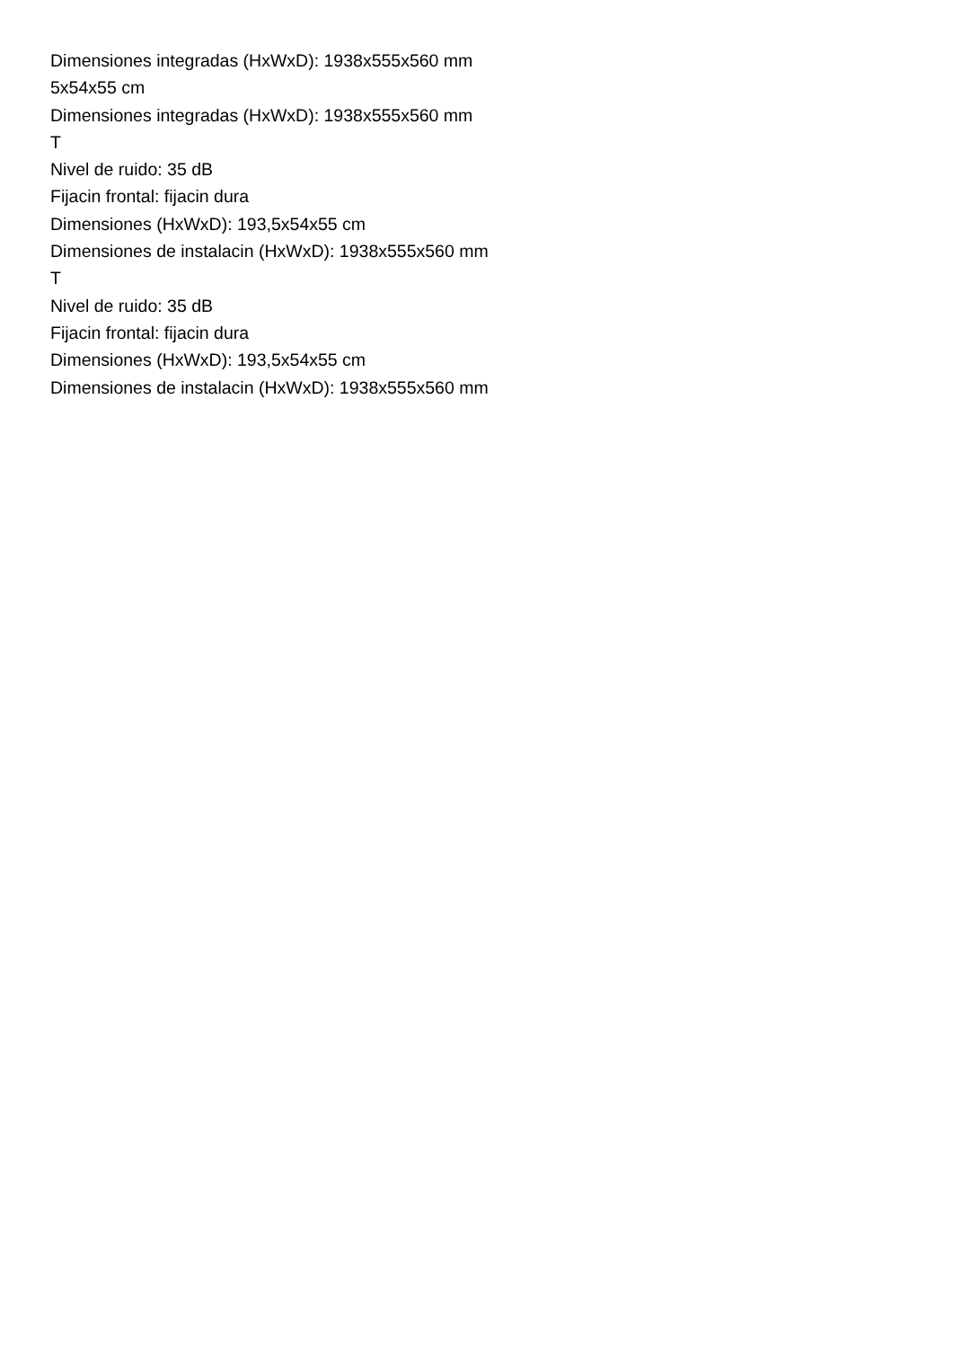Dimensiones integradas (HxWxD): 1938x555x560 mm
5x54x55 cm
Dimensiones integradas (HxWxD): 1938x555x560 mm
T
Nivel de ruido: 35 dB
Fijacin frontal: fijacin dura
Dimensiones (HxWxD): 193,5x54x55 cm
Dimensiones de instalacin (HxWxD): 1938x555x560 mm
T
Nivel de ruido: 35 dB
Fijacin frontal: fijacin dura
Dimensiones (HxWxD): 193,5x54x55 cm
Dimensiones de instalacin (HxWxD): 1938x555x560 mm